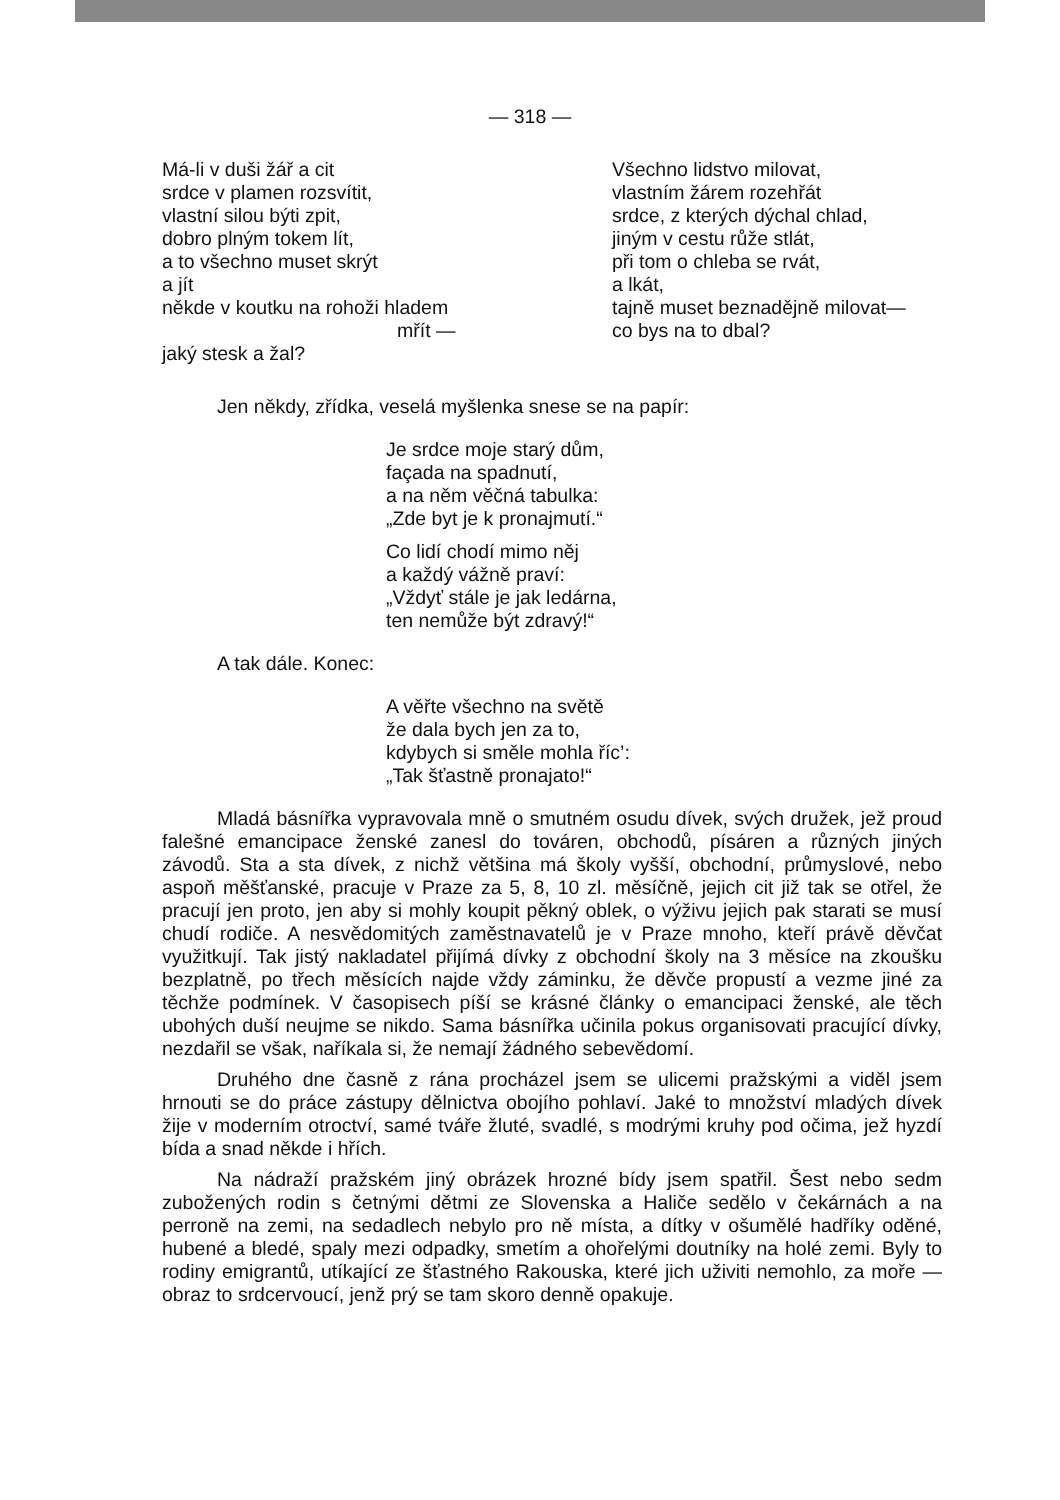— 318 —
Má-li v duši žář a cit
srdce v plamen rozsvítit,
vlastní silou býti zpit,
dobro plným tokem lít,
a to všechno muset skrýt
a jít
někde v koutku na rohoži hladem
mřít —
jaký stesk a žal?
Všechno lidstvo milovat,
vlastním žárem rozehřát
srdce, z kterých dýchal chlad,
jiným v cestu růže stlát,
při tom o chleba se rvát,
a lkát,
tajně muset beznadějně milovat—
co bys na to dbal?
Jen někdy, zřídka, veselá myšlenka snese se na papír:
Je srdce moje starý dům,
façada na spadnutí,
a na něm věčná tabulka:
„Zde byt je k pronajmutí.“
Co lidí chodí mimo něj
a každý vážně praví:
„Vždyť stále je jak ledárna,
ten nemůže být zdravý!“
A tak dále. Konec:
A věřte všechno na světě
že dala bych jen za to,
kdybych si směle mohla říc’:
„Tak šťastně pronajato!“
Mladá básnířka vypravovala mně o smutném osudu dívek, svých družek, jež proud falešné emancipace ženské zanesl do továren, obchodů, písáren a různých jiných závodů. Sta a sta dívek, z nichž většina má školy vyšší, obchodní, průmyslové, nebo aspoň měšťanské, pracuje v Praze za 5, 8, 10 zl. měsíčně, jejich cit již tak se otřel, že pracují jen proto, jen aby si mohly koupit pěkný oblek, o výživu jejich pak starati se musí chudí rodiče. A nesvědomitých zaměstnavatelů je v Praze mnoho, kteří právě děvčat využitkují. Tak jistý nakladatel přijímá dívky z obchodní školy na 3 měsíce na zkoušku bezplatně, po třech měsících najde vždy záminku, že děvče propustí a vezme jiné za těchže podmínek. V časopisech píší se krásné články o emancipaci ženské, ale těch ubohých duší neujme se nikdo. Sama básnířka učinila pokus organisovati pracující dívky, nezdařil se však, naříkala si, že nemají žádného sebevědomí.
Druhého dne časně z rána procházel jsem se ulicemi pražskými a viděl jsem hrnouti se do práce zástupy dělnictva obojího pohlaví. Jaké to množství mladých dívek žije v moderním otroctví, samé tváře žluté, svadlé, s modrými kruhy pod očima, jež hyzdí bída a snad někde i hřích.
Na nádraží pražském jiný obrázek hrozné bídy jsem spatřil. Šest nebo sedm zubožených rodin s četnými dětmi ze Slovenska a Haliče sedělo v čekárnách a na perroně na zemi, na sedadlech nebylo pro ně místa, a dítky v ošumělé hadříky oděné, hubené a bledé, spaly mezi odpadky, smetím a ohořelými doutníky na holé zemi. Byly to rodiny emigrantů, utíkající ze šťastného Rakouska, které jich uživiti nemohlo, za moře — obraz to srdcervoucí, jenž prý se tam skoro denně opakuje.